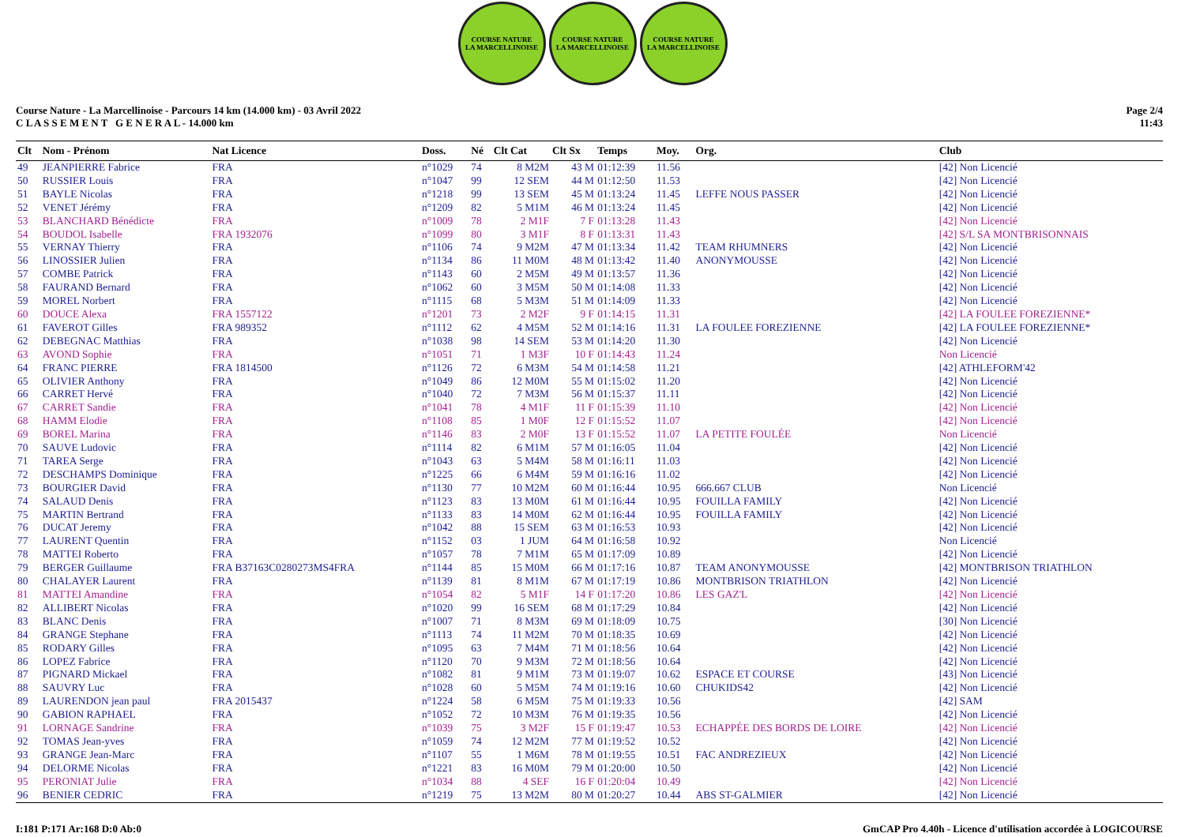COURSE NATURE
LA MARCELLINOISE
COURSE NATURE
LA MARCELLINOISE
COURSE NATURE
LA MARCELLINOISE
Course Nature - La Marcellinoise - Parcours 14 km (14.000 km) - 03 Avril 2022
C L A S S E M E N T G E N E R A L - 14.000 km
Page 2/4
11:43
| Clt | Nom - Prénom | Nat Licence | Doss. | Né | Clt Cat | Clt Sx | Temps | Moy. | Org. | Club |
| --- | --- | --- | --- | --- | --- | --- | --- | --- | --- | --- |
| 49 | JEANPIERRE Fabrice | FRA | n°1029 | 74 | 8 M2M | 43 M | 01:12:39 | 11.56 | | [42] Non Licencié |
| 50 | RUSSIER Louis | FRA | n°1047 | 99 | 12 SEM | 44 M | 01:12:50 | 11.53 | | [42] Non Licencié |
| 51 | BAYLE Nicolas | FRA | n°1218 | 99 | 13 SEM | 45 M | 01:13:24 | 11.45 | LEFFE NOUS PASSER | [42] Non Licencié |
| 52 | VENET Jérémy | FRA | n°1209 | 82 | 5 M1M | 46 M | 01:13:24 | 11.45 | | [42] Non Licencié |
| 53 | BLANCHARD Bénédicte | FRA | n°1009 | 78 | 2 M1F | 7 F | 01:13:28 | 11.43 | | [42] Non Licencié |
| 54 | BOUDOL Isabelle | FRA 1932076 | n°1099 | 80 | 3 M1F | 8 F | 01:13:31 | 11.43 | | [42] S/L SA MONTBRISONNAIS |
| 55 | VERNAY Thierry | FRA | n°1106 | 74 | 9 M2M | 47 M | 01:13:34 | 11.42 | TEAM RHUMNERS | [42] Non Licencié |
| 56 | LINOSSIER Julien | FRA | n°1134 | 86 | 11 M0M | 48 M | 01:13:42 | 11.40 | ANONYMOUSSE | [42] Non Licencié |
| 57 | COMBE Patrick | FRA | n°1143 | 60 | 2 M5M | 49 M | 01:13:57 | 11.36 | | [42] Non Licencié |
| 58 | FAURAND Bernard | FRA | n°1062 | 60 | 3 M5M | 50 M | 01:14:08 | 11.33 | | [42] Non Licencié |
| 59 | MOREL Norbert | FRA | n°1115 | 68 | 5 M3M | 51 M | 01:14:09 | 11.33 | | [42] Non Licencié |
| 60 | DOUCE Alexa | FRA 1557122 | n°1201 | 73 | 2 M2F | 9 F | 01:14:15 | 11.31 | | [42] LA FOULEE FOREZIENNE* |
| 61 | FAVEROT Gilles | FRA 989352 | n°1112 | 62 | 4 M5M | 52 M | 01:14:16 | 11.31 | LA FOULEE FOREZIENNE | [42] LA FOULEE FOREZIENNE* |
| 62 | DEBEGNAC Matthias | FRA | n°1038 | 98 | 14 SEM | 53 M | 01:14:20 | 11.30 | | [42] Non Licencié |
| 63 | AVOND Sophie | FRA | n°1051 | 71 | 1 M3F | 10 F | 01:14:43 | 11.24 | | Non Licencié |
| 64 | FRANC PIERRE | FRA 1814500 | n°1126 | 72 | 6 M3M | 54 M | 01:14:58 | 11.21 | | [42] ATHLEFORM'42 |
| 65 | OLIVIER Anthony | FRA | n°1049 | 86 | 12 M0M | 55 M | 01:15:02 | 11.20 | | [42] Non Licencié |
| 66 | CARRET Hervé | FRA | n°1040 | 72 | 7 M3M | 56 M | 01:15:37 | 11.11 | | [42] Non Licencié |
| 67 | CARRET Sandie | FRA | n°1041 | 78 | 4 M1F | 11 F | 01:15:39 | 11.10 | | [42] Non Licencié |
| 68 | HAMM Elodie | FRA | n°1108 | 85 | 1 M0F | 12 F | 01:15:52 | 11.07 | | [42] Non Licencié |
| 69 | BOREL Marina | FRA | n°1146 | 83 | 2 M0F | 13 F | 01:15:52 | 11.07 | LA PETITE FOULÉE | Non Licencié |
| 70 | SAUVE Ludovic | FRA | n°1114 | 82 | 6 M1M | 57 M | 01:16:05 | 11.04 | | [42] Non Licencié |
| 71 | TAREA Serge | FRA | n°1043 | 63 | 5 M4M | 58 M | 01:16:11 | 11.03 | | [42] Non Licencié |
| 72 | DESCHAMPS Dominique | FRA | n°1225 | 66 | 6 M4M | 59 M | 01:16:16 | 11.02 | | [42] Non Licencié |
| 73 | BOURGIER David | FRA | n°1130 | 77 | 10 M2M | 60 M | 01:16:44 | 10.95 | 666.667 CLUB | Non Licencié |
| 74 | SALAUD Denis | FRA | n°1123 | 83 | 13 M0M | 61 M | 01:16:44 | 10.95 | FOUILLA FAMILY | [42] Non Licencié |
| 75 | MARTIN Bertrand | FRA | n°1133 | 83 | 14 M0M | 62 M | 01:16:44 | 10.95 | FOUILLA FAMILY | [42] Non Licencié |
| 76 | DUCAT Jeremy | FRA | n°1042 | 88 | 15 SEM | 63 M | 01:16:53 | 10.93 | | [42] Non Licencié |
| 77 | LAURENT Quentin | FRA | n°1152 | 03 | 1 JUM | 64 M | 01:16:58 | 10.92 | | Non Licencié |
| 78 | MATTEI Roberto | FRA | n°1057 | 78 | 7 M1M | 65 M | 01:17:09 | 10.89 | | [42] Non Licencié |
| 79 | BERGER Guillaume | FRA B37163C0280273MS4FRA | n°1144 | 85 | 15 M0M | 66 M | 01:17:16 | 10.87 | TEAM ANONYMOUSSE | [42] MONTBRISON TRIATHLON |
| 80 | CHALAYER Laurent | FRA | n°1139 | 81 | 8 M1M | 67 M | 01:17:19 | 10.86 | MONTBRISON TRIATHLON | [42] Non Licencié |
| 81 | MATTEI Amandine | FRA | n°1054 | 82 | 5 M1F | 14 F | 01:17:20 | 10.86 | LES GAZ'L | [42] Non Licencié |
| 82 | ALLIBERT Nicolas | FRA | n°1020 | 99 | 16 SEM | 68 M | 01:17:29 | 10.84 | | [42] Non Licencié |
| 83 | BLANC Denis | FRA | n°1007 | 71 | 8 M3M | 69 M | 01:18:09 | 10.75 | | [30] Non Licencié |
| 84 | GRANGE Stephane | FRA | n°1113 | 74 | 11 M2M | 70 M | 01:18:35 | 10.69 | | [42] Non Licencié |
| 85 | RODARY Gilles | FRA | n°1095 | 63 | 7 M4M | 71 M | 01:18:56 | 10.64 | | [42] Non Licencié |
| 86 | LOPEZ Fabrice | FRA | n°1120 | 70 | 9 M3M | 72 M | 01:18:56 | 10.64 | | [42] Non Licencié |
| 87 | PIGNARD Mickael | FRA | n°1082 | 81 | 9 M1M | 73 M | 01:19:07 | 10.62 | ESPACE ET COURSE | [43] Non Licencié |
| 88 | SAUVRY Luc | FRA | n°1028 | 60 | 5 M5M | 74 M | 01:19:16 | 10.60 | CHUKIDS42 | [42] Non Licencié |
| 89 | LAURENDON jean paul | FRA 2015437 | n°1224 | 58 | 6 M5M | 75 M | 01:19:33 | 10.56 | | [42] SAM |
| 90 | GABION RAPHAEL | FRA | n°1052 | 72 | 10 M3M | 76 M | 01:19:35 | 10.56 | | [42] Non Licencié |
| 91 | LORNAGE Sandrine | FRA | n°1039 | 75 | 3 M2F | 15 F | 01:19:47 | 10.53 | ECHAPPÉE DES BORDS DE LOIRE | [42] Non Licencié |
| 92 | TOMAS Jean-yves | FRA | n°1059 | 74 | 12 M2M | 77 M | 01:19:52 | 10.52 | | [42] Non Licencié |
| 93 | GRANGE Jean-Marc | FRA | n°1107 | 55 | 1 M6M | 78 M | 01:19:55 | 10.51 | FAC ANDREZIEUX | [42] Non Licencié |
| 94 | DELORME Nicolas | FRA | n°1221 | 83 | 16 M0M | 79 M | 01:20:00 | 10.50 | | [42] Non Licencié |
| 95 | PERONIAT Julie | FRA | n°1034 | 88 | 4 SEF | 16 F | 01:20:04 | 10.49 | | [42] Non Licencié |
| 96 | BENIER CEDRIC | FRA | n°1219 | 75 | 13 M2M | 80 M | 01:20:27 | 10.44 | ABS ST-GALMIER | [42] Non Licencié |
I:181 P:171 Ar:168 D:0 Ab:0 GmCAP Pro 4.40h - Licence d'utilisation accordée à LOGICOURSE